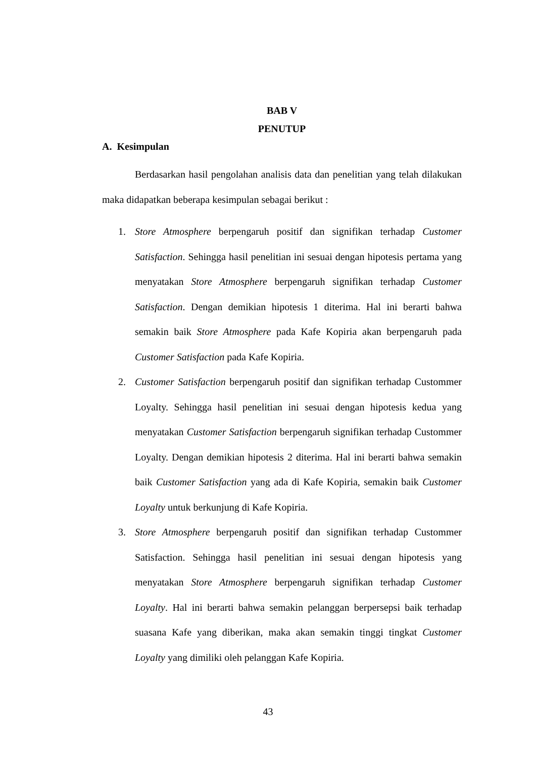BAB V
PENUTUP
A. Kesimpulan
Berdasarkan hasil pengolahan analisis data dan penelitian yang telah dilakukan maka didapatkan beberapa kesimpulan sebagai berikut :
1. Store Atmosphere berpengaruh positif dan signifikan terhadap Customer Satisfaction. Sehingga hasil penelitian ini sesuai dengan hipotesis pertama yang menyatakan Store Atmosphere berpengaruh signifikan terhadap Customer Satisfaction. Dengan demikian hipotesis 1 diterima. Hal ini berarti bahwa semakin baik Store Atmosphere pada Kafe Kopiria akan berpengaruh pada Customer Satisfaction pada Kafe Kopiria.
2. Customer Satisfaction berpengaruh positif dan signifikan terhadap Custommer Loyalty. Sehingga hasil penelitian ini sesuai dengan hipotesis kedua yang menyatakan Customer Satisfaction berpengaruh signifikan terhadap Custommer Loyalty. Dengan demikian hipotesis 2 diterima. Hal ini berarti bahwa semakin baik Customer Satisfaction yang ada di Kafe Kopiria, semakin baik Customer Loyalty untuk berkunjung di Kafe Kopiria.
3. Store Atmosphere berpengaruh positif dan signifikan terhadap Custommer Satisfaction. Sehingga hasil penelitian ini sesuai dengan hipotesis yang menyatakan Store Atmosphere berpengaruh signifikan terhadap Customer Loyalty. Hal ini berarti bahwa semakin pelanggan berpersepsi baik terhadap suasana Kafe yang diberikan, maka akan semakin tinggi tingkat Customer Loyalty yang dimiliki oleh pelanggan Kafe Kopiria.
43